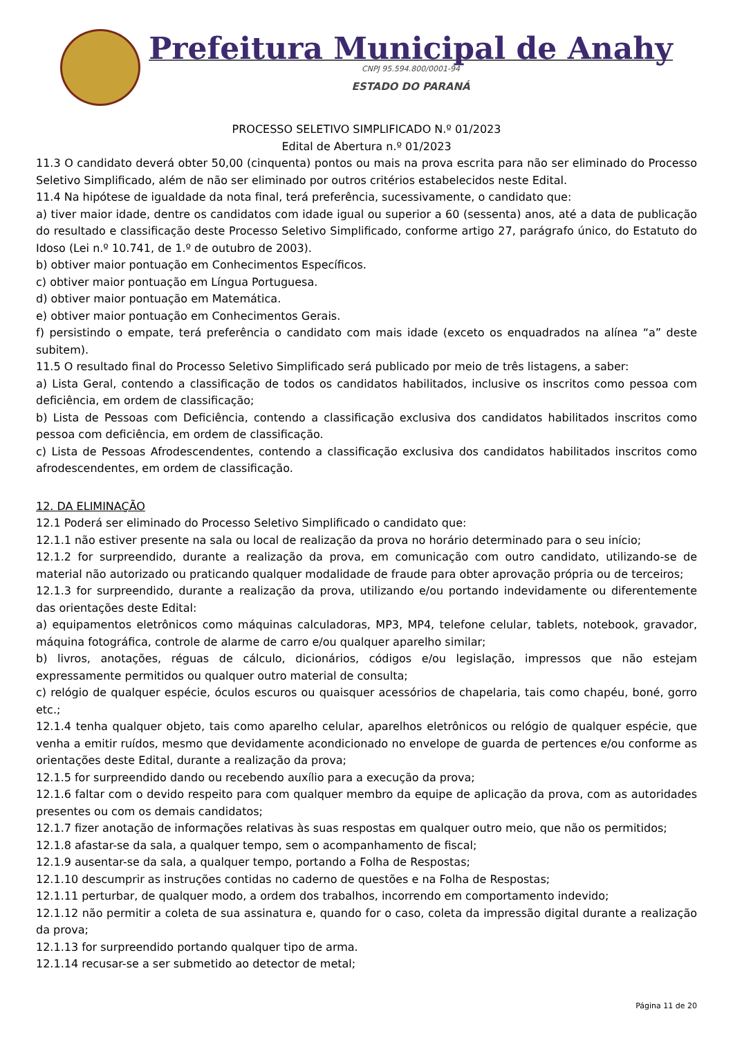Prefeitura Municipal de Anahy
CNPJ 95.594.800/0001-94
ESTADO DO PARANÁ
PROCESSO SELETIVO SIMPLIFICADO N.º 01/2023
Edital de Abertura n.º 01/2023
11.3 O candidato deverá obter 50,00 (cinquenta) pontos ou mais na prova escrita para não ser eliminado do Processo Seletivo Simplificado, além de não ser eliminado por outros critérios estabelecidos neste Edital.
11.4 Na hipótese de igualdade da nota final, terá preferência, sucessivamente, o candidato que:
a) tiver maior idade, dentre os candidatos com idade igual ou superior a 60 (sessenta) anos, até a data de publicação do resultado e classificação deste Processo Seletivo Simplificado, conforme artigo 27, parágrafo único, do Estatuto do Idoso (Lei n.º 10.741, de 1.º de outubro de 2003).
b) obtiver maior pontuação em Conhecimentos Específicos.
c) obtiver maior pontuação em Língua Portuguesa.
d) obtiver maior pontuação em Matemática.
e) obtiver maior pontuação em Conhecimentos Gerais.
f) persistindo o empate, terá preferência o candidato com mais idade (exceto os enquadrados na alínea “a” deste subitem).
11.5 O resultado final do Processo Seletivo Simplificado será publicado por meio de três listagens, a saber:
a) Lista Geral, contendo a classificação de todos os candidatos habilitados, inclusive os inscritos como pessoa com deficiência, em ordem de classificação;
b) Lista de Pessoas com Deficiência, contendo a classificação exclusiva dos candidatos habilitados inscritos como pessoa com deficiência, em ordem de classificação.
c) Lista de Pessoas Afrodescendentes, contendo a classificação exclusiva dos candidatos habilitados inscritos como afrodescendentes, em ordem de classificação.
12. DA ELIMINAÇÃO
12.1 Poderá ser eliminado do Processo Seletivo Simplificado o candidato que:
12.1.1 não estiver presente na sala ou local de realização da prova no horário determinado para o seu início;
12.1.2 for surpreendido, durante a realização da prova, em comunicação com outro candidato, utilizando-se de material não autorizado ou praticando qualquer modalidade de fraude para obter aprovação própria ou de terceiros;
12.1.3 for surpreendido, durante a realização da prova, utilizando e/ou portando indevidamente ou diferentemente das orientações deste Edital:
a) equipamentos eletrônicos como máquinas calculadoras, MP3, MP4, telefone celular, tablets, notebook, gravador, máquina fotográfica, controle de alarme de carro e/ou qualquer aparelho similar;
b) livros, anotações, réguas de cálculo, dicionários, códigos e/ou legislação, impressos que não estejam expressamente permitidos ou qualquer outro material de consulta;
c) relógio de qualquer espécie, óculos escuros ou quaisquer acessórios de chapelaria, tais como chapéu, boné, gorro etc.;
12.1.4 tenha qualquer objeto, tais como aparelho celular, aparelhos eletrônicos ou relógio de qualquer espécie, que venha a emitir ruídos, mesmo que devidamente acondicionado no envelope de guarda de pertences e/ou conforme as orientações deste Edital, durante a realização da prova;
12.1.5 for surpreendido dando ou recebendo auxílio para a execução da prova;
12.1.6 faltar com o devido respeito para com qualquer membro da equipe de aplicação da prova, com as autoridades presentes ou com os demais candidatos;
12.1.7 fizer anotação de informações relativas às suas respostas em qualquer outro meio, que não os permitidos;
12.1.8 afastar-se da sala, a qualquer tempo, sem o acompanhamento de fiscal;
12.1.9 ausentar-se da sala, a qualquer tempo, portando a Folha de Respostas;
12.1.10 descumprir as instruções contidas no caderno de questões e na Folha de Respostas;
12.1.11 perturbar, de qualquer modo, a ordem dos trabalhos, incorrendo em comportamento indevido;
12.1.12 não permitir a coleta de sua assinatura e, quando for o caso, coleta da impressão digital durante a realização da prova;
12.1.13 for surpreendido portando qualquer tipo de arma.
12.1.14 recusar-se a ser submetido ao detector de metal;
Página 11 de 20